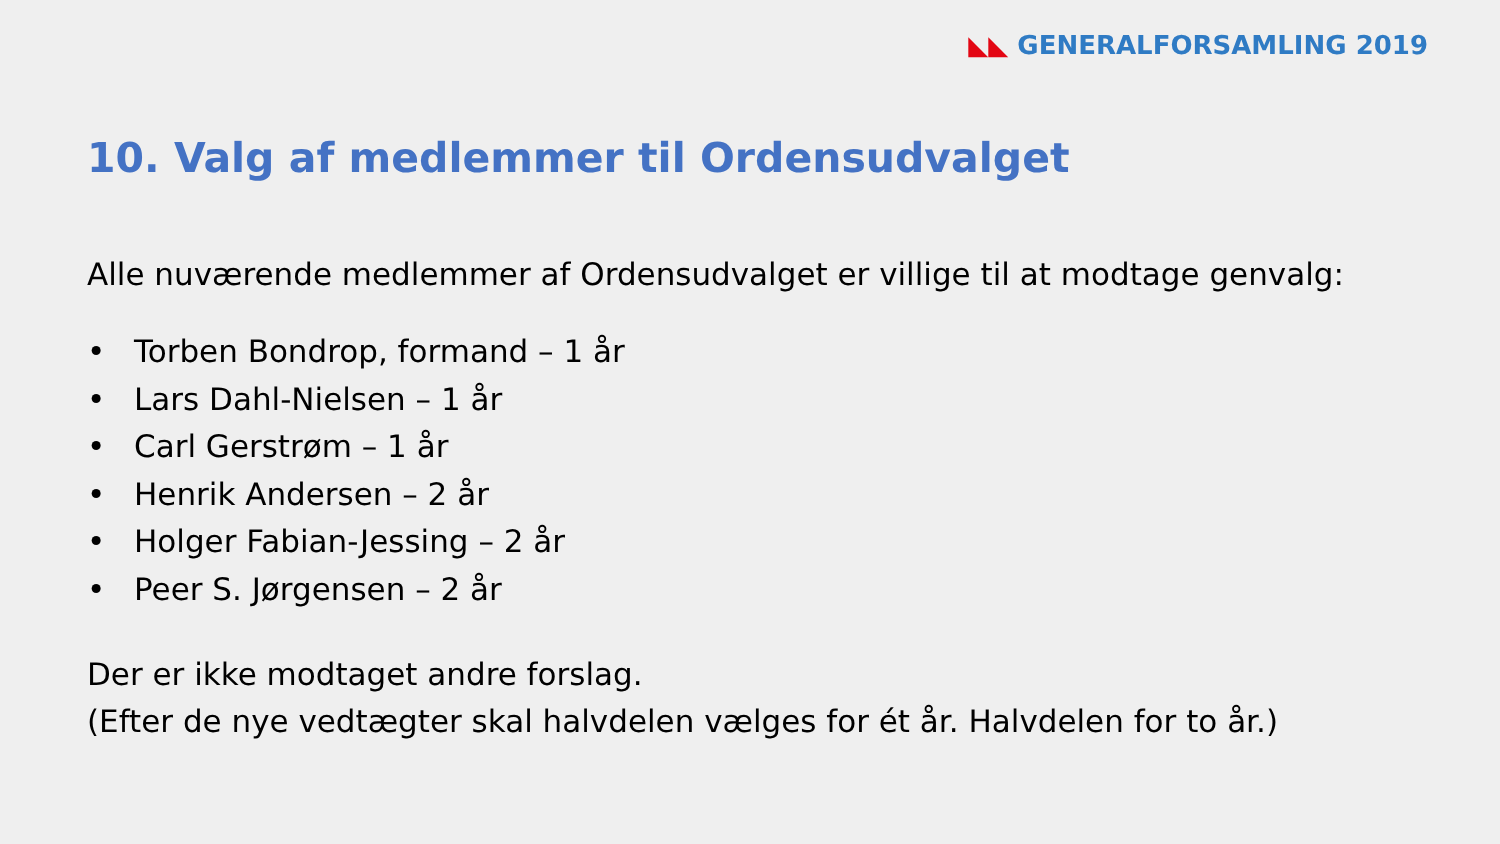◣◣ GENERALFORSAMLING 2019
10. Valg af medlemmer til Ordensudvalget
Alle nuværende medlemmer af Ordensudvalget er villige til at modtage genvalg:
• Torben Bondrop, formand – 1 år
• Lars Dahl-Nielsen – 1 år
• Carl Gerstrøm – 1 år
• Henrik Andersen – 2 år
• Holger Fabian-Jessing – 2 år
• Peer S. Jørgensen – 2 år
Der er ikke modtaget andre forslag.
(Efter de nye vedtægter skal halvdelen vælges for ét år. Halvdelen for to år.)